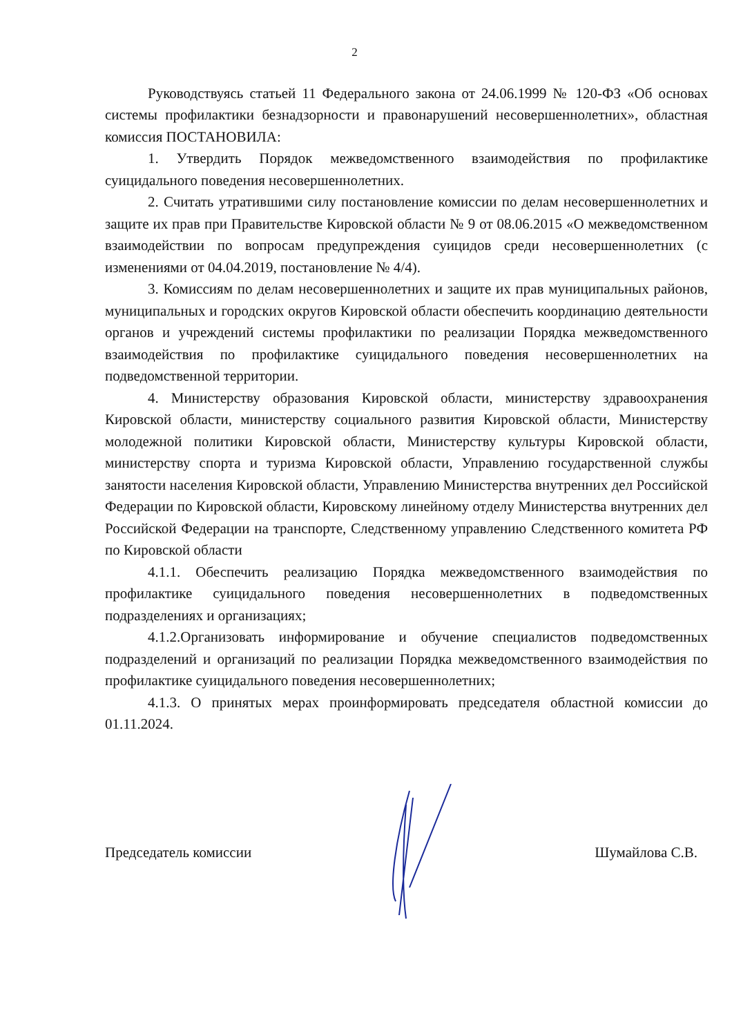2
Руководствуясь статьей 11 Федерального закона от 24.06.1999 № 120-ФЗ «Об основах системы профилактики безнадзорности и правонарушений несовершеннолетних», областная комиссия ПОСТАНОВИЛА:
1. Утвердить Порядок межведомственного взаимодействия по профилактике суицидального поведения несовершеннолетних.
2. Считать утратившими силу постановление комиссии по делам несовершеннолетних и защите их прав при Правительстве Кировской области № 9 от 08.06.2015 «О межведомственном взаимодействии по вопросам предупреждения суицидов среди несовершеннолетних (с изменениями от 04.04.2019, постановление № 4/4).
3. Комиссиям по делам несовершеннолетних и защите их прав муниципальных районов, муниципальных и городских округов Кировской области обеспечить координацию деятельности органов и учреждений системы профилактики по реализации Порядка межведомственного взаимодействия по профилактике суицидального поведения несовершеннолетних на подведомственной территории.
4. Министерству образования Кировской области, министерству здравоохранения Кировской области, министерству социального развития Кировской области, Министерству молодежной политики Кировской области, Министерству культуры Кировской области, министерству спорта и туризма Кировской области, Управлению государственной службы занятости населения Кировской области, Управлению Министерства внутренних дел Российской Федерации по Кировской области, Кировскому линейному отделу Министерства внутренних дел Российской Федерации на транспорте, Следственному управлению Следственного комитета РФ по Кировской области
4.1.1. Обеспечить реализацию Порядка межведомственного взаимодействия по профилактике суицидального поведения несовершеннолетних в подведомственных подразделениях и организациях;
4.1.2.Организовать информирование и обучение специалистов подведомственных подразделений и организаций по реализации Порядка межведомственного взаимодействия по профилактике суицидального поведения несовершеннолетних;
4.1.3. О принятых мерах проинформировать председателя областной комиссии до 01.11.2024.
Председатель комиссии Шумайлова С.В.